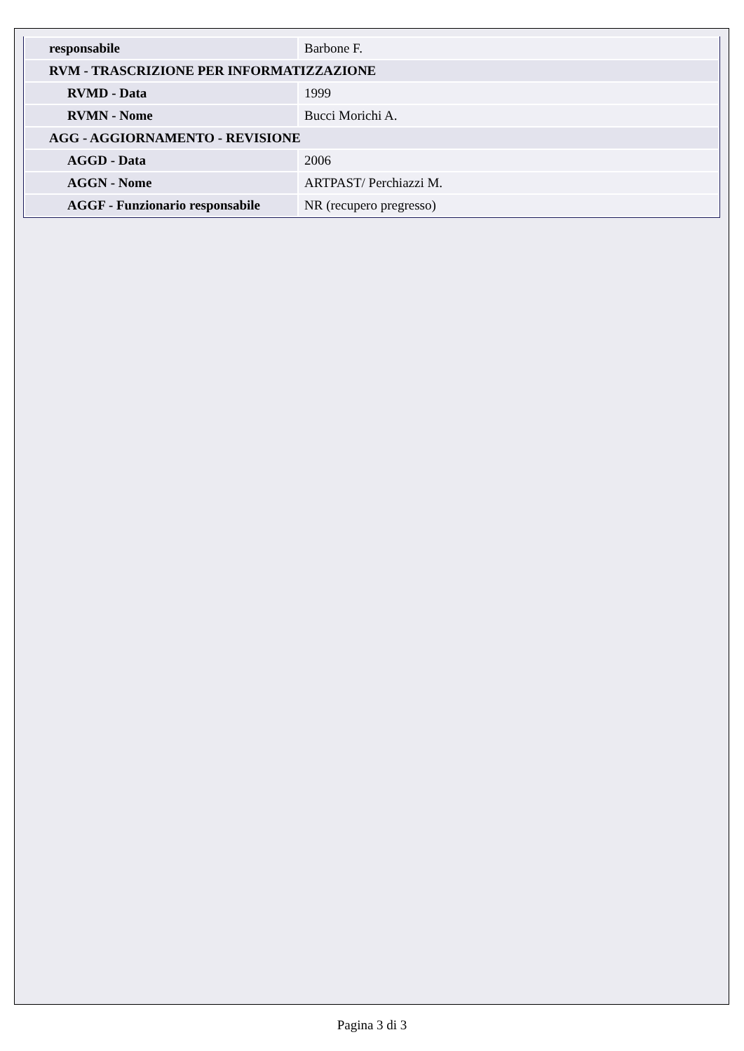| responsabile | Barbone F. |
| RVM - TRASCRIZIONE PER INFORMATIZZAZIONE | |
| RVMD - Data | 1999 |
| RVMN - Nome | Bucci Morichi A. |
| AGG - AGGIORNAMENTO - REVISIONE | |
| AGGD - Data | 2006 |
| AGGN - Nome | ARTPAST/ Perchiazzi M. |
| AGGF - Funzionario responsabile | NR (recupero pregresso) |
Pagina 3 di 3